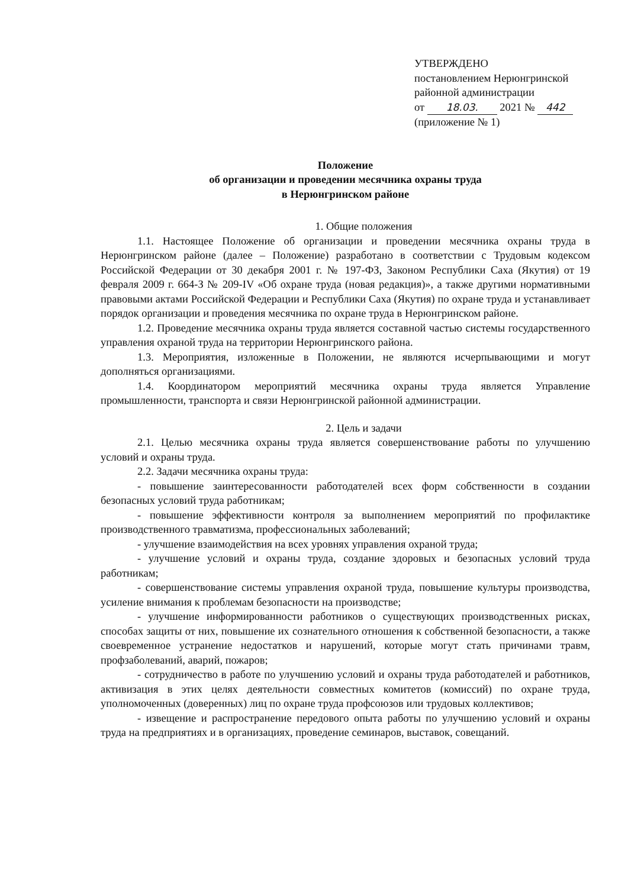УТВЕРЖДЕНО
постановлением Нерюнгринской
районной администрации
от 18.03. 2021 № 442
(приложение № 1)
Положение
об организации и проведении месячника охраны труда
в Нерюнгринском районе
1. Общие положения
1.1. Настоящее Положение об организации и проведении месячника охраны труда в Нерюнгринском районе (далее – Положение) разработано в соответствии с Трудовым кодексом Российской Федерации от 30 декабря 2001 г. № 197-ФЗ, Законом Республики Саха (Якутия) от 19 февраля 2009 г. 664-З № 209-IV «Об охране труда (новая редакция)», а также другими нормативными правовыми актами Российской Федерации и Республики Саха (Якутия) по охране труда и устанавливает порядок организации и проведения месячника по охране труда в Нерюнгринском районе.
1.2. Проведение месячника охраны труда является составной частью системы государственного управления охраной труда на территории Нерюнгринского района.
1.3. Мероприятия, изложенные в Положении, не являются исчерпывающими и могут дополняться организациями.
1.4. Координатором мероприятий месячника охраны труда является Управление промышленности, транспорта и связи Нерюнгринской районной администрации.
2. Цель и задачи
2.1. Целью месячника охраны труда является совершенствование работы по улучшению условий и охраны труда.
2.2. Задачи месячника охраны труда:
- повышение заинтересованности работодателей всех форм собственности в создании безопасных условий труда работникам;
- повышение эффективности контроля за выполнением мероприятий по профилактике производственного травматизма, профессиональных заболеваний;
- улучшение взаимодействия на всех уровнях управления охраной труда;
- улучшение условий и охраны труда, создание здоровых и безопасных условий труда работникам;
- совершенствование системы управления охраной труда, повышение культуры производства, усиление внимания к проблемам безопасности на производстве;
- улучшение информированности работников о существующих производственных рисках, способах защиты от них, повышение их сознательного отношения к собственной безопасности, а также своевременное устранение недостатков и нарушений, которые могут стать причинами травм, профзаболеваний, аварий, пожаров;
- сотрудничество в работе по улучшению условий и охраны труда работодателей и работников, активизация в этих целях деятельности совместных комитетов (комиссий) по охране труда, уполномоченных (доверенных) лиц по охране труда профсоюзов или трудовых коллективов;
- извещение и распространение передового опыта работы по улучшению условий и охраны труда на предприятиях и в организациях, проведение семинаров, выставок, совещаний.